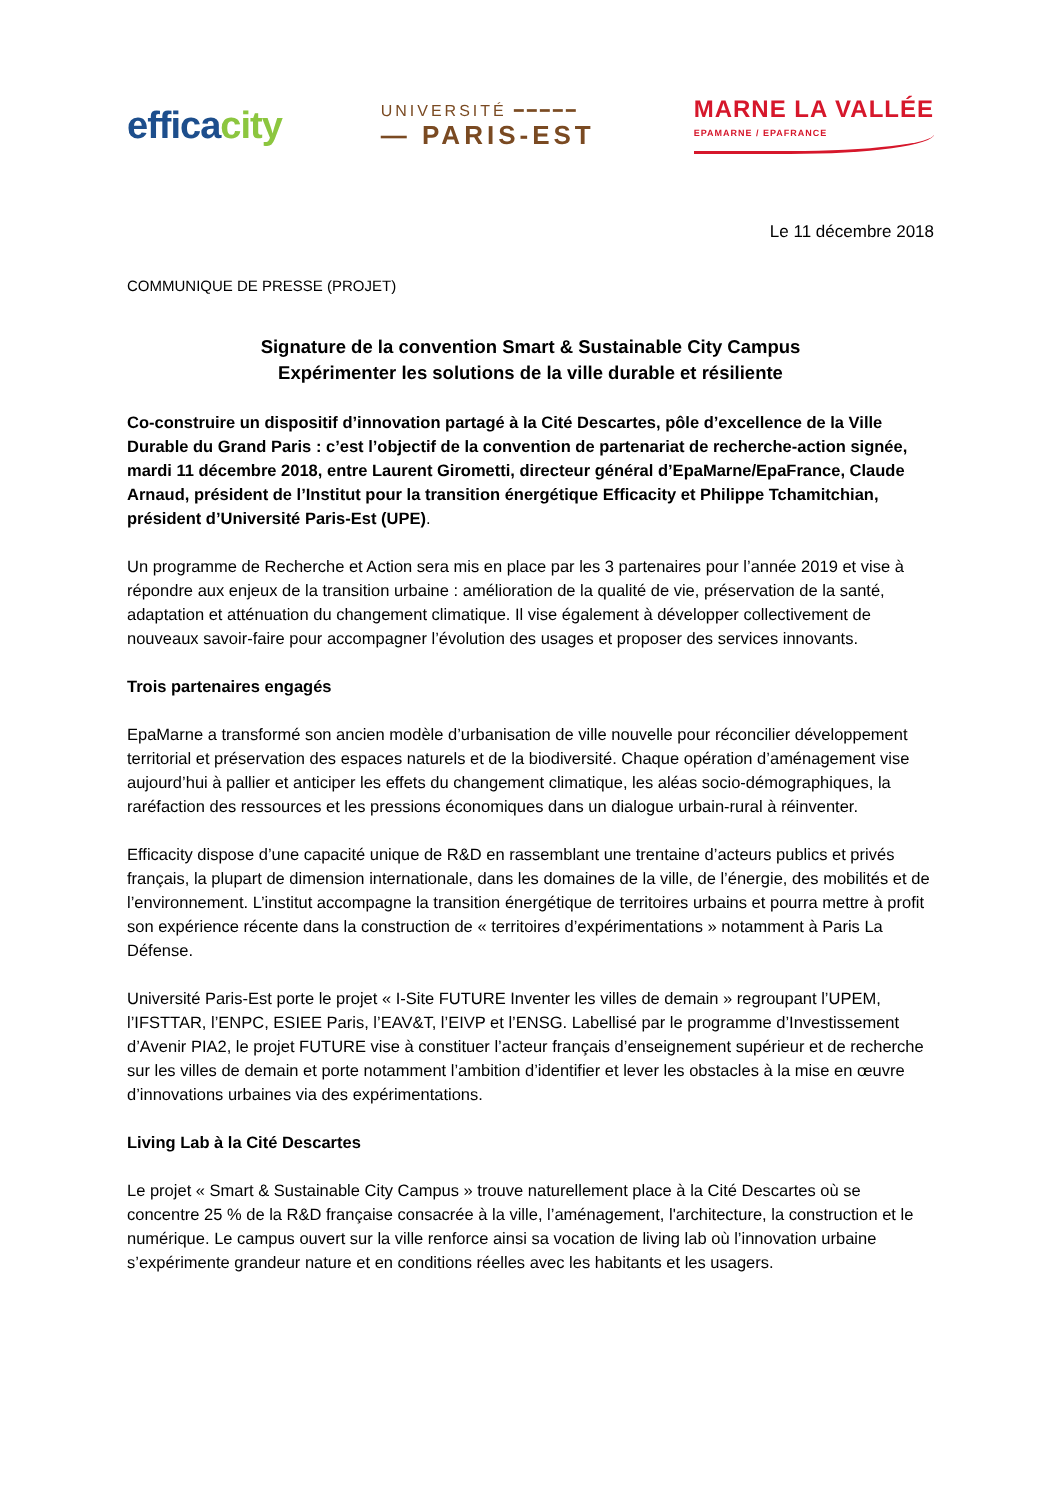efficacity
UNIVERSITÉ ━━━━━
— PARIS-EST
MARNE LA VALLÉE
EPAMARNE / EPAFRANCE
Le 11 décembre 2018
COMMUNIQUE DE PRESSE (PROJET)
Signature de la convention Smart & Sustainable City Campus
Expérimenter les solutions de la ville durable et résiliente
Co-construire un dispositif d’innovation partagé à la Cité Descartes, pôle d’excellence de la Ville Durable du Grand Paris : c’est l’objectif de la convention de partenariat de recherche-action signée, mardi 11 décembre 2018, entre Laurent Girometti, directeur général d’EpaMarne/EpaFrance, Claude Arnaud, président de l’Institut pour la transition énergétique Efficacity et Philippe Tchamitchian, président d’Université Paris-Est (UPE).
Un programme de Recherche et Action sera mis en place par les 3 partenaires pour l’année 2019 et vise à répondre aux enjeux de la transition urbaine : amélioration de la qualité de vie, préservation de la santé, adaptation et atténuation du changement climatique. Il vise également à développer collectivement de nouveaux savoir-faire pour accompagner l’évolution des usages et proposer des services innovants.
Trois partenaires engagés
EpaMarne a transformé son ancien modèle d’urbanisation de ville nouvelle pour réconcilier développement territorial et préservation des espaces naturels et de la biodiversité. Chaque opération d’aménagement vise aujourd’hui à pallier et anticiper les effets du changement climatique, les aléas socio-démographiques, la raréfaction des ressources et les pressions économiques dans un dialogue urbain-rural à réinventer.
Efficacity dispose d’une capacité unique de R&D en rassemblant une trentaine d’acteurs publics et privés français, la plupart de dimension internationale, dans les domaines de la ville, de l’énergie, des mobilités et de l’environnement. L’institut accompagne la transition énergétique de territoires urbains et pourra mettre à profit son expérience récente dans la construction de « territoires d’expérimentations » notamment à Paris La Défense.
Université Paris-Est porte le projet « I-Site FUTURE Inventer les villes de demain » regroupant l’UPEM, l’IFSTTAR, l’ENPC, ESIEE Paris, l’EAV&T, l’EIVP et l’ENSG. Labellisé par le programme d’Investissement d’Avenir PIA2, le projet FUTURE vise à constituer l’acteur français d’enseignement supérieur et de recherche sur les villes de demain et porte notamment l’ambition d’identifier et lever les obstacles à la mise en œuvre d’innovations urbaines via des expérimentations.
Living Lab à la Cité Descartes
Le projet « Smart & Sustainable City Campus » trouve naturellement place à la Cité Descartes où se concentre 25 % de la R&D française consacrée à la ville, l’aménagement, l'architecture, la construction et le numérique. Le campus ouvert sur la ville renforce ainsi sa vocation de living lab où l’innovation urbaine s’expérimente grandeur nature et en conditions réelles avec les habitants et les usagers.